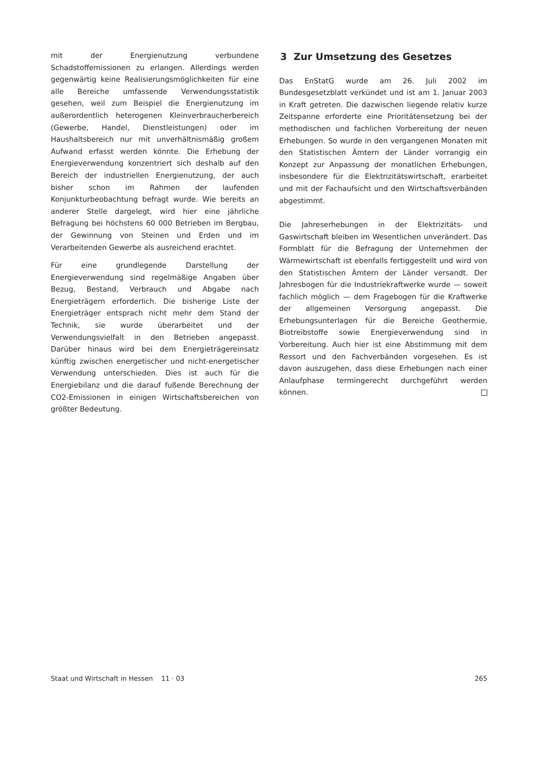mit der Energienutzung verbundene Schadstoffemissionen zu erlangen. Allerdings werden gegenwärtig keine Realisierungsmöglichkeiten für eine alle Bereiche umfassende Verwendungsstatistik gesehen, weil zum Beispiel die Energienutzung im außerordentlich heterogenen Kleinverbraucherbereich (Gewerbe, Handel, Dienstleistungen) oder im Haushaltsbereich nur mit unverhältnismäßig großem Aufwand erfasst werden könnte. Die Erhebung der Energieverwendung konzentriert sich deshalb auf den Bereich der industriellen Energienutzung, der auch bisher schon im Rahmen der laufenden Konjunkturbeobachtung befragt wurde. Wie bereits an anderer Stelle dargelegt, wird hier eine jährliche Befragung bei höchstens 60 000 Betrieben im Bergbau, der Gewinnung von Steinen und Erden und im Verarbeitenden Gewerbe als ausreichend erachtet.
Für eine grundlegende Darstellung der Energieverwendung sind regelmäßige Angaben über Bezug, Bestand, Verbrauch und Abgabe nach Energieträgern erforderlich. Die bisherige Liste der Energieträger entsprach nicht mehr dem Stand der Technik, sie wurde überarbeitet und der Verwendungsvielfalt in den Betrieben angepasst. Darüber hinaus wird bei dem Energieträgereinsatz künftig zwischen energetischer und nicht-energetischer Verwendung unterschieden. Dies ist auch für die Energiebilanz und die darauf fußende Berechnung der CO2-Emissionen in einigen Wirtschaftsbereichen von größter Bedeutung.
3 Zur Umsetzung des Gesetzes
Das EnStatG wurde am 26. Juli 2002 im Bundesgesetzblatt verkündet und ist am 1. Januar 2003 in Kraft getreten. Die dazwischen liegende relativ kurze Zeitspanne erforderte eine Prioritätensetzung bei der methodischen und fachlichen Vorbereitung der neuen Erhebungen. So wurde in den vergangenen Monaten mit den Statistischen Ämtern der Länder vorrangig ein Konzept zur Anpassung der monatlichen Erhebungen, insbesondere für die Elektrizitätswirtschaft, erarbeitet und mit der Fachaufsicht und den Wirtschaftsverbänden abgestimmt.
Die Jahreserhebungen in der Elektrizitäts- und Gaswirtschaft bleiben im Wesentlichen unverändert. Das Formblatt für die Befragung der Unternehmen der Wärmewirtschaft ist ebenfalls fertiggestellt und wird von den Statistischen Ämtern der Länder versandt. Der Jahresbogen für die Industriekraftwerke wurde — soweit fachlich möglich — dem Fragebogen für die Kraftwerke der allgemeinen Versorgung angepasst. Die Erhebungsunterlagen für die Bereiche Geothermie, Biotreibstoffe sowie Energieverwendung sind in Vorbereitung. Auch hier ist eine Abstimmung mit dem Ressort und den Fachverbänden vorgesehen. Es ist davon auszugehen, dass diese Erhebungen nach einer Anlaufphase termingerecht durchgeführt werden können.
Staat und Wirtschaft in Hessen 11 · 03 265